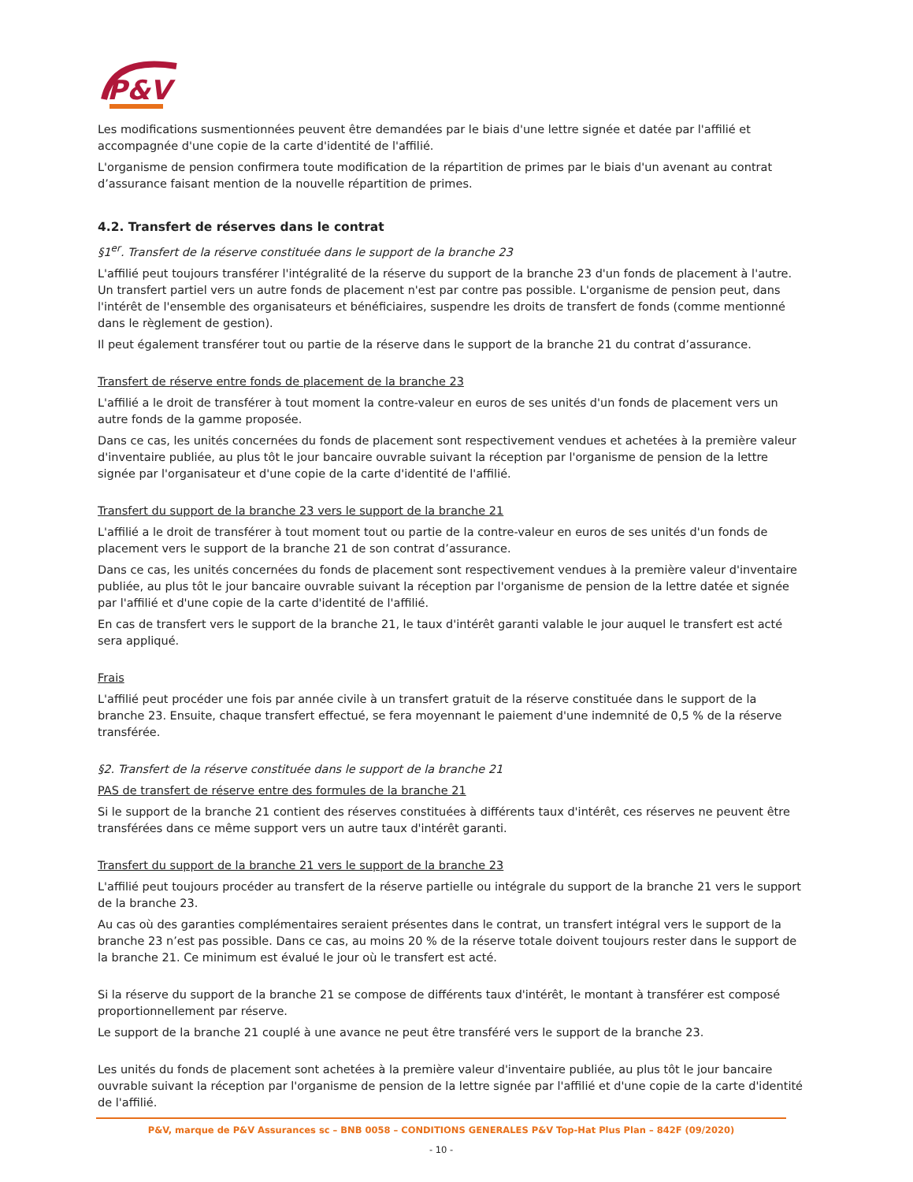P&V
Les modifications susmentionnées peuvent être demandées par le biais d'une lettre signée et datée par l'affilié et accompagnée d'une copie de la carte d'identité de l'affilié.
L'organisme de pension confirmera toute modification de la répartition de primes par le biais d'un avenant au contrat d’assurance faisant mention de la nouvelle répartition de primes.
4.2. Transfert de réserves dans le contrat
§1<sup>er</sup>. Transfert de la réserve constituée dans le support de la branche 23
L'affilié peut toujours transférer l'intégralité de la réserve du support de la branche 23 d'un fonds de placement à l'autre. Un transfert partiel vers un autre fonds de placement n'est par contre pas possible. L'organisme de pension peut, dans l'intérêt de l'ensemble des organisateurs et bénéficiaires, suspendre les droits de transfert de fonds (comme mentionné dans le règlement de gestion).
Il peut également transférer tout ou partie de la réserve dans le support de la branche 21 du contrat d’assurance.
Transfert de réserve entre fonds de placement de la branche 23
L'affilié a le droit de transférer à tout moment la contre-valeur en euros de ses unités d'un fonds de placement vers un autre fonds de la gamme proposée.
Dans ce cas, les unités concernées du fonds de placement sont respectivement vendues et achetées à la première valeur d'inventaire publiée, au plus tôt le jour bancaire ouvrable suivant la réception par l'organisme de pension de la lettre signée par l'organisateur et d'une copie de la carte d'identité de l'affilié.
Transfert du support de la branche 23 vers le support de la branche 21
L'affilié a le droit de transférer à tout moment tout ou partie de la contre-valeur en euros de ses unités d'un fonds de placement vers le support de la branche 21 de son contrat d’assurance.
Dans ce cas, les unités concernées du fonds de placement sont respectivement vendues à la première valeur d'inventaire publiée, au plus tôt le jour bancaire ouvrable suivant la réception par l'organisme de pension de la lettre datée et signée par l'affilié et d'une copie de la carte d'identité de l'affilié.
En cas de transfert vers le support de la branche 21, le taux d'intérêt garanti valable le jour auquel le transfert est acté sera appliqué.
Frais
L'affilié peut procéder une fois par année civile à un transfert gratuit de la réserve constituée dans le support de la branche 23. Ensuite, chaque transfert effectué, se fera moyennant le paiement d'une indemnité de 0,5 % de la réserve transférée.
§2. Transfert de la réserve constituée dans le support de la branche 21
PAS de transfert de réserve entre des formules de la branche 21
Si le support de la branche 21 contient des réserves constituées à différents taux d'intérêt, ces réserves ne peuvent être transférées dans ce même support vers un autre taux d'intérêt garanti.
Transfert du support de la branche 21 vers le support de la branche 23
L'affilié peut toujours procéder au transfert de la réserve partielle ou intégrale du support de la branche 21 vers le support de la branche 23.
Au cas où des garanties complémentaires seraient présentes dans le contrat, un transfert intégral vers le support de la branche 23 n’est pas possible. Dans ce cas, au moins 20 % de la réserve totale doivent toujours rester dans le support de la branche 21. Ce minimum est évalué le jour où le transfert est acté.
Si la réserve du support de la branche 21 se compose de différents taux d'intérêt, le montant à transférer est composé proportionnellement par réserve.
Le support de la branche 21 couplé à une avance ne peut être transféré vers le support de la branche 23.
Les unités du fonds de placement sont achetées à la première valeur d'inventaire publiée, au plus tôt le jour bancaire ouvrable suivant la réception par l'organisme de pension de la lettre signée par l'affilié et d'une copie de la carte d'identité de l'affilié.
P&V, marque de P&V Assurances sc – BNB 0058 – CONDITIONS GENERALES P&V Top-Hat Plus Plan – 842F (09/2020)
- 10 -